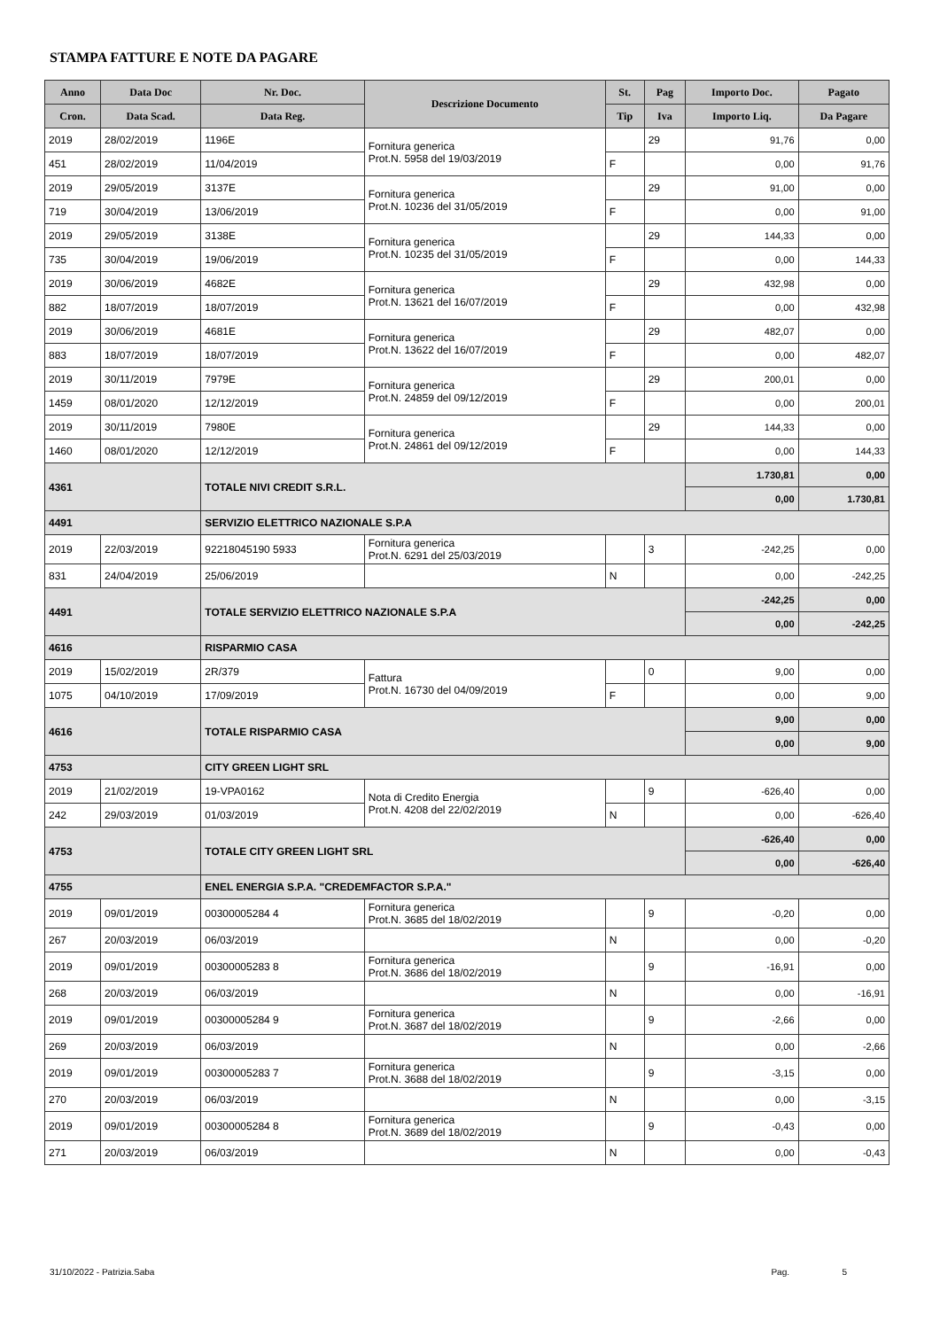STAMPA FATTURE E NOTE DA PAGARE
| Anno | Data Doc | Nr. Doc. | Descrizione Documento | St. | Pag | Importo Doc. | Pagato |
| --- | --- | --- | --- | --- | --- | --- | --- |
| Cron. | Data Scad. | Data Reg. | | Tip | Iva | Importo Liq. | Da Pagare |
| 2019 | 28/02/2019 | 1196E | Fornitura generica Prot.N. 5958 del 19/03/2019 | | 29 | 91,76 | 0,00 |
| 451 | 28/02/2019 | 11/04/2019 | | F | | 0,00 | 91,76 |
| 2019 | 29/05/2019 | 3137E | Fornitura generica Prot.N. 10236 del 31/05/2019 | | 29 | 91,00 | 0,00 |
| 719 | 30/04/2019 | 13/06/2019 | | F | | 0,00 | 91,00 |
| 2019 | 29/05/2019 | 3138E | Fornitura generica Prot.N. 10235 del 31/05/2019 | | 29 | 144,33 | 0,00 |
| 735 | 30/04/2019 | 19/06/2019 | | F | | 0,00 | 144,33 |
| 2019 | 30/06/2019 | 4682E | Fornitura generica Prot.N. 13621 del 16/07/2019 | | 29 | 432,98 | 0,00 |
| 882 | 18/07/2019 | 18/07/2019 | | F | | 0,00 | 432,98 |
| 2019 | 30/06/2019 | 4681E | Fornitura generica Prot.N. 13622 del 16/07/2019 | | 29 | 482,07 | 0,00 |
| 883 | 18/07/2019 | 18/07/2019 | | F | | 0,00 | 482,07 |
| 2019 | 30/11/2019 | 7979E | Fornitura generica Prot.N. 24859 del 09/12/2019 | | 29 | 200,01 | 0,00 |
| 1459 | 08/01/2020 | 12/12/2019 | | F | | 0,00 | 200,01 |
| 2019 | 30/11/2019 | 7980E | Fornitura generica Prot.N. 24861 del 09/12/2019 | | 29 | 144,33 | 0,00 |
| 1460 | 08/01/2020 | 12/12/2019 | | F | | 0,00 | 144,33 |
| 4361 | | TOTALE NIVI CREDIT S.R.L. | | | | 1.730,81 | 0,00 |
| | | | | | | 0,00 | 1.730,81 |
| 4491 | | SERVIZIO ELETTRICO NAZIONALE S.P.A | | | | | |
| 2019 | 22/03/2019 | 92218045190 5933 | Fornitura generica Prot.N. 6291 del 25/03/2019 | | 3 | -242,25 | 0,00 |
| 831 | 24/04/2019 | 25/06/2019 | | N | | 0,00 | -242,25 |
| 4491 | | TOTALE SERVIZIO ELETTRICO NAZIONALE S.P.A | | | | -242,25 | 0,00 |
| | | | | | | 0,00 | -242,25 |
| 4616 | | RISPARMIO CASA | | | | | |
| 2019 | 15/02/2019 | 2R/379 | Fattura Prot.N. 16730 del 04/09/2019 | | 0 | 9,00 | 0,00 |
| 1075 | 04/10/2019 | 17/09/2019 | | F | | 0,00 | 9,00 |
| 4616 | | TOTALE RISPARMIO CASA | | | | 9,00 | 0,00 |
| | | | | | | 0,00 | 9,00 |
| 4753 | | CITY GREEN LIGHT SRL | | | | | |
| 2019 | 21/02/2019 | 19-VPA0162 | Nota di Credito Energia Prot.N. 4208 del 22/02/2019 | | 9 | -626,40 | 0,00 |
| 242 | 29/03/2019 | 01/03/2019 | | N | | 0,00 | -626,40 |
| 4753 | | TOTALE CITY GREEN LIGHT SRL | | | | -626,40 | 0,00 |
| | | | | | | 0,00 | -626,40 |
| 4755 | | ENEL ENERGIA S.P.A. "CREDEMFACTOR S.P.A." | | | | | |
| 2019 | 09/01/2019 | 00300005284 4 | Fornitura generica Prot.N. 3685 del 18/02/2019 | | 9 | -0,20 | 0,00 |
| 267 | 20/03/2019 | 06/03/2019 | | N | | 0,00 | -0,20 |
| 2019 | 09/01/2019 | 00300005283 8 | Fornitura generica Prot.N. 3686 del 18/02/2019 | | 9 | -16,91 | 0,00 |
| 268 | 20/03/2019 | 06/03/2019 | | N | | 0,00 | -16,91 |
| 2019 | 09/01/2019 | 00300005284 9 | Fornitura generica Prot.N. 3687 del 18/02/2019 | | 9 | -2,66 | 0,00 |
| 269 | 20/03/2019 | 06/03/2019 | | N | | 0,00 | -2,66 |
| 2019 | 09/01/2019 | 00300005283 7 | Fornitura generica Prot.N. 3688 del 18/02/2019 | | 9 | -3,15 | 0,00 |
| 270 | 20/03/2019 | 06/03/2019 | | N | | 0,00 | -3,15 |
| 2019 | 09/01/2019 | 00300005284 8 | Fornitura generica Prot.N. 3689 del 18/02/2019 | | 9 | -0,43 | 0,00 |
| 271 | 20/03/2019 | 06/03/2019 | | N | | 0,00 | -0,43 |
31/10/2022 - Patrizia.Saba Pag. 5